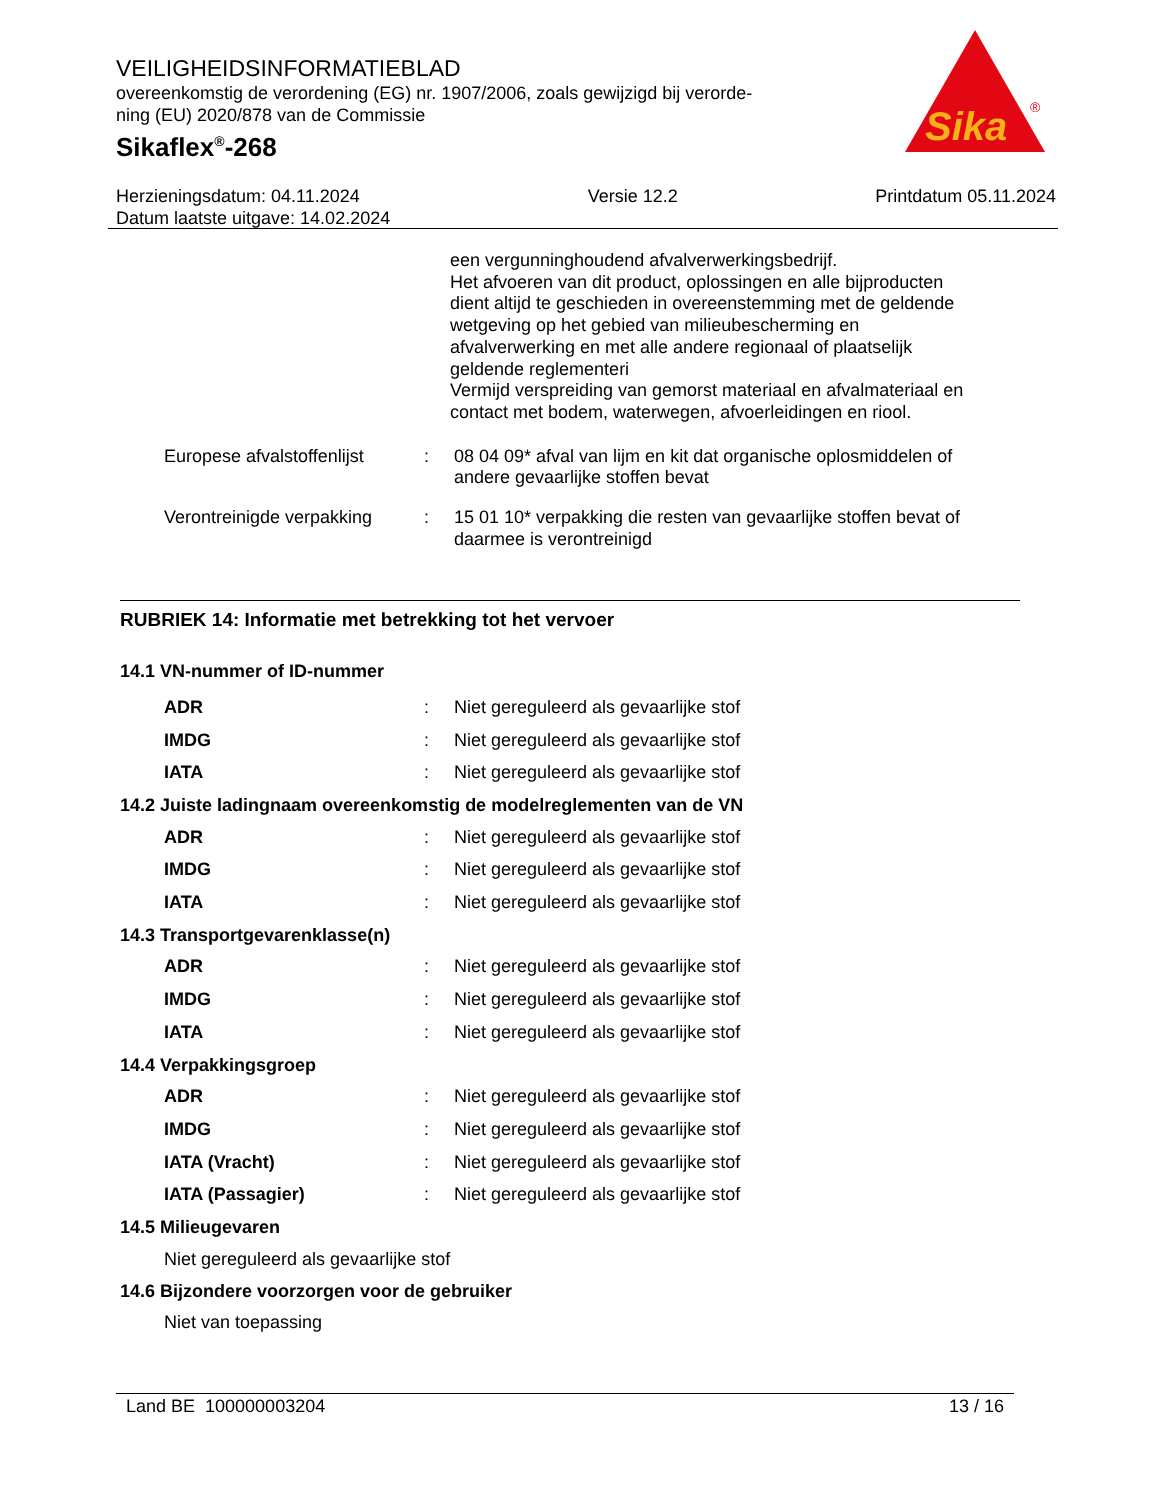VEILIGHEIDSINFORMATIEBLAD
overeenkomstig de verordening (EG) nr. 1907/2006, zoals gewijzigd bij verorde-
ning (EU) 2020/878 van de Commissie
Sikaflex<sup>®</sup>-268
Sika
®
Herzieningsdatum: 04.11.2024
Datum laatste uitgave: 14.02.2024
Versie 12.2 Printdatum 05.11.2024
een vergunninghoudend afvalverwerkingsbedrijf.
Het afvoeren van dit product, oplossingen en alle bijproducten dient altijd te geschieden in overeenstemming met de geldende wetgeving op het gebied van milieubescherming en afvalverwerking en met alle andere regionaal of plaatselijk geldende reglementeri
Vermijd verspreiding van gemorst materiaal en afvalmateriaal en contact met bodem, waterwegen, afvoerleidingen en riool.
Europese afvalstoffenlijst
: 08 04 09* afval van lijm en kit dat organische oplosmiddelen of andere gevaarlijke stoffen bevat
Verontreinigde verpakking
: 15 01 10* verpakking die resten van gevaarlijke stoffen bevat of daarmee is verontreinigd
RUBRIEK 14: Informatie met betrekking tot het vervoer
14.1 VN-nummer of ID-nummer
ADR: Niet gereguleerd als gevaarlijke stof
IMDG: Niet gereguleerd als gevaarlijke stof
IATA: Niet gereguleerd als gevaarlijke stof
14.2 Juiste ladingnaam overeenkomstig de modelreglementen van de VN
ADR: Niet gereguleerd als gevaarlijke stof
IMDG: Niet gereguleerd als gevaarlijke stof
IATA: Niet gereguleerd als gevaarlijke stof
14.3 Transportgevarenklasse(n)
ADR: Niet gereguleerd als gevaarlijke stof
IMDG: Niet gereguleerd als gevaarlijke stof
IATA: Niet gereguleerd als gevaarlijke stof
14.4 Verpakkingsgroep
ADR: Niet gereguleerd als gevaarlijke stof
IMDG: Niet gereguleerd als gevaarlijke stof
IATA (Vracht): Niet gereguleerd als gevaarlijke stof
IATA (Passagier): Niet gereguleerd als gevaarlijke stof
14.5 Milieugevaren
Niet gereguleerd als gevaarlijke stof
14.6 Bijzondere voorzorgen voor de gebruiker
Niet van toepassing
Land BE 100000003204 13 / 16